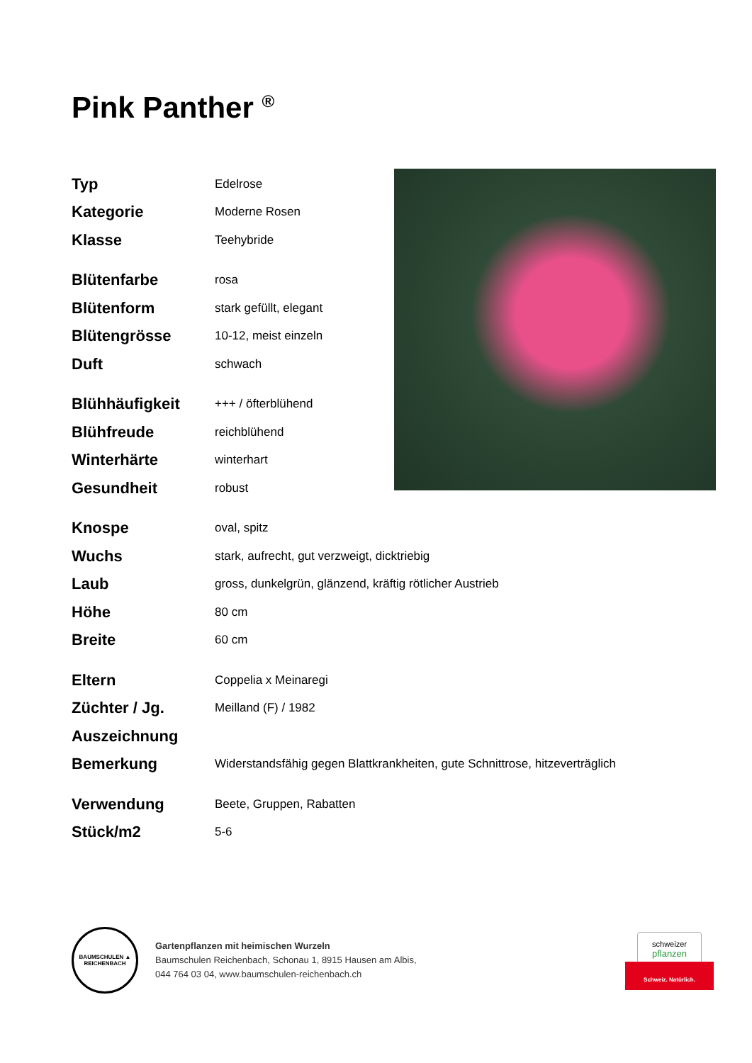Pink Panther <sup>®</sup>
| Typ | Edelrose |
| Kategorie | Moderne Rosen |
| Klasse | Teehybride |
| Blütenfarbe | rosa |
| Blütenform | stark gefüllt, elegant |
| Blütengrösse | 10-12, meist einzeln |
| Duft | schwach |
| Blühhäufigkeit | +++ / öfterblühend |
| Blühfreude | reichblühend |
| Winterhärte | winterhart |
| Gesundheit | robust |
| Knospe | oval, spitz |
| Wuchs | stark, aufrecht, gut verzweigt, dicktriebig |
| Laub | gross, dunkelgrün, glänzend, kräftig rötlicher Austrieb |
| Höhe | 80 cm |
| Breite | 60 cm |
| Eltern | Coppelia x Meinaregi |
| Züchter / Jg. | Meilland (F) / 1982 |
| Auszeichnung | |
| Bemerkung | Widerstandsfähig gegen Blattkrankheiten, gute Schnittrose, hitzeverträglich |
| Verwendung | Beete, Gruppen, Rabatten |
| Stück/m2 | 5-6 |
BAUMSCHULEN ▲ REICHENBACH
Gartenpflanzen mit heimischen Wurzeln
Baumschulen Reichenbach, Schonau 1, 8915 Hausen am Albis,
044 764 03 04, www.baumschulen-reichenbach.ch
schweizer
pflanzen
Schweiz. Natürlich.